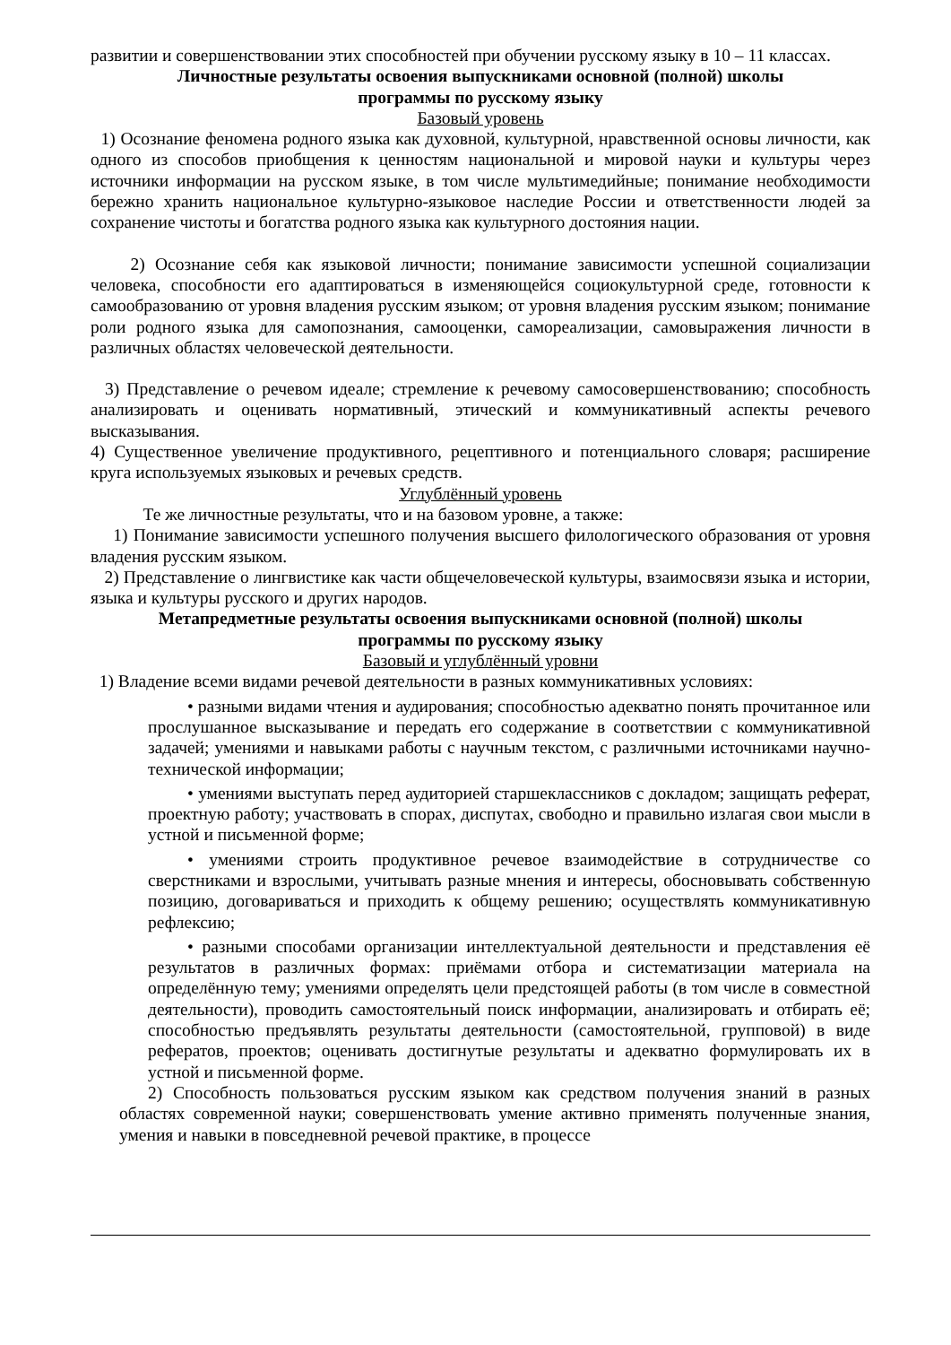развитии и совершенствовании этих способностей при обучении русскому языку в 10 – 11 классах.
Личностные результаты освоения выпускниками основной (полной) школы
программы по русскому языку
Базовый уровень
1) Осознание феномена родного языка как духовной, культурной, нравственной основы личности, как одного из способов приобщения к ценностям национальной и мировой науки и культуры через источники информации на русском языке, в том числе мультимедийные; понимание необходимости бережно хранить национальное культурно-языковое наследие России и ответственности людей за сохранение чистоты и богатства родного языка как культурного достояния нации.
2) Осознание себя как языковой личности; понимание зависимости успешной социализации человека, способности его адаптироваться в изменяющейся социокультурной среде, готовности к самообразованию от уровня владения русским языком; от уровня владения русским языком; понимание роли родного языка для самопознания, самооценки, самореализации, самовыражения личности в различных областях человеческой деятельности.
3) Представление о речевом идеале; стремление к речевому самосовершенствованию; способность анализировать и оценивать нормативный, этический и коммуникативный аспекты речевого высказывания.
4) Существенное увеличение продуктивного, рецептивного и потенциального словаря; расширение круга используемых языковых и речевых средств.
Углублённый уровень
Те же личностные результаты, что и на базовом уровне, а также:
1) Понимание зависимости успешного получения высшего филологического образования от уровня владения русским языком.
2) Представление о лингвистике как части общечеловеческой культуры, взаимосвязи языка и истории, языка и культуры русского и других народов.
Метапредметные результаты освоения выпускниками основной (полной) школы
программы по русскому языку
Базовый и углублённый уровни
1) Владение всеми видами речевой деятельности в разных коммуникативных условиях:
• разными видами чтения и аудирования; способностью адекватно понять прочитанное или прослушанное высказывание и передать его содержание в соответствии с коммуникативной задачей; умениями и навыками работы с научным текстом, с различными источниками научно-технической информации;
• умениями выступать перед аудиторией старшеклассников с докладом; защищать реферат, проектную работу; участвовать в спорах, диспутах, свободно и правильно излагая свои мысли в устной и письменной форме;
• умениями строить продуктивное речевое взаимодействие в сотрудничестве со сверстниками и взрослыми, учитывать разные мнения и интересы, обосновывать собственную позицию, договариваться и приходить к общему решению; осуществлять коммуникативную рефлексию;
• разными способами организации интеллектуальной деятельности и представления её результатов в различных формах: приёмами отбора и систематизации материала на определённую тему; умениями определять цели предстоящей работы (в том числе в совместной деятельности), проводить самостоятельный поиск информации, анализировать и отбирать её; способностью предъявлять результаты деятельности (самостоятельной, групповой) в виде рефератов, проектов; оценивать достигнутые результаты и адекватно формулировать их в устной и письменной форме.
2) Способность пользоваться русским языком как средством получения знаний в разных областях современной науки; совершенствовать умение активно применять полученные знания, умения и навыки в повседневной речевой практике, в процессе